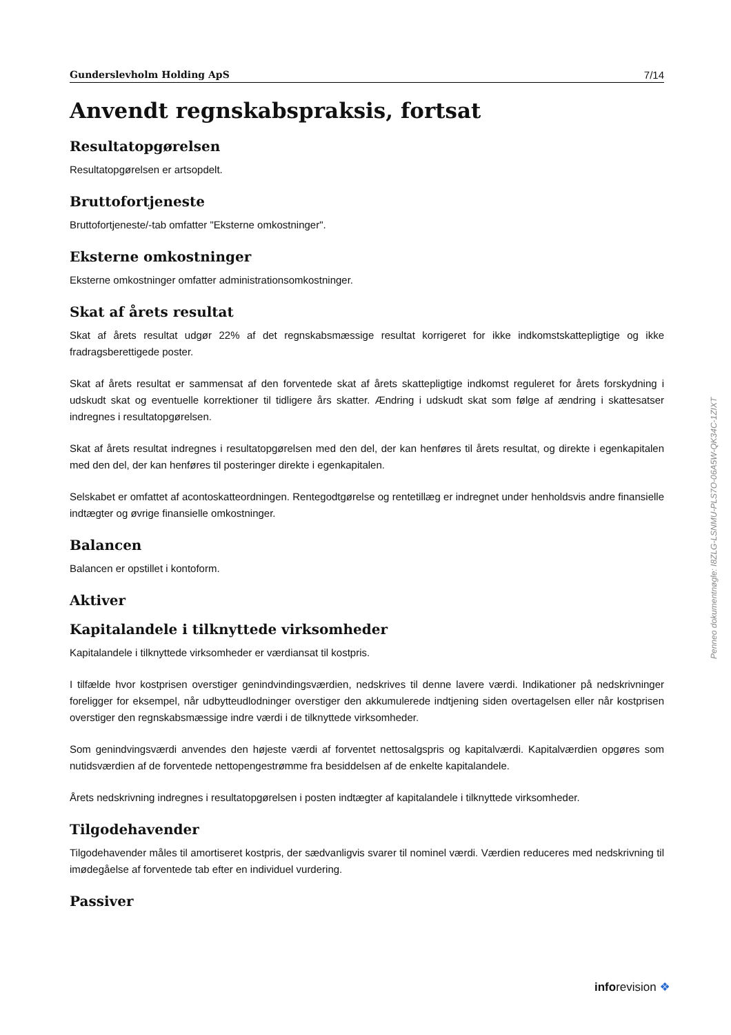Gunderslevholm Holding ApS 7/14
Anvendt regnskabspraksis, fortsat
Resultatopgørelsen
Resultatopgørelsen er artsopdelt.
Bruttofortjeneste
Bruttofortjeneste/-tab omfatter "Eksterne omkostninger".
Eksterne omkostninger
Eksterne omkostninger omfatter administrationsomkostninger.
Skat af årets resultat
Skat af årets resultat udgør 22% af det regnskabsmæssige resultat korrigeret for ikke indkomstskattepligtige og ikke fradragsberettigede poster.
Skat af årets resultat er sammensat af den forventede skat af årets skattepligtige indkomst reguleret for årets forskydning i udskudt skat og eventuelle korrektioner til tidligere års skatter. Ændring i udskudt skat som følge af ændring i skattesatser indregnes i resultatopgørelsen.
Skat af årets resultat indregnes i resultatopgørelsen med den del, der kan henføres til årets resultat, og direkte i egenkapitalen med den del, der kan henføres til posteringer direkte i egenkapitalen.
Selskabet er omfattet af acontoskatteordningen. Rentegodtgørelse og rentetillæg er indregnet under henholdsvis andre finansielle indtægter og øvrige finansielle omkostninger.
Balancen
Balancen er opstillet i kontoform.
Aktiver
Kapitalandele i tilknyttede virksomheder
Kapitalandele i tilknyttede virksomheder er værdiansat til kostpris.
I tilfælde hvor kostprisen overstiger genindvindingsværdien, nedskrives til denne lavere værdi. Indikationer på nedskrivninger foreligger for eksempel, når udbytteudlodninger overstiger den akkumulerede indtjening siden overtagelsen eller når kostprisen overstiger den regnskabsmæssige indre værdi i de tilknyttede virksomheder.
Som genindvingsværdi anvendes den højeste værdi af forventet nettosalgspris og kapitalværdi. Kapitalværdien opgøres som nutidsværdien af de forventede nettopengestrømme fra besiddelsen af de enkelte kapitalandele.
Årets nedskrivning indregnes i resultatopgørelsen i posten indtægter af kapitalandele i tilknyttede virksomheder.
Tilgodehavender
Tilgodehavender måles til amortiseret kostpris, der sædvanligvis svarer til nominel værdi. Værdien reduceres med nedskrivning til imødegåelse af forventede tab efter en individuel vurdering.
Passiver
Penneo dokumentnøgle: I8ZLG-LSNMU-PLS7O-06A5W-QK34C-1ZIXT
inforevision ❖